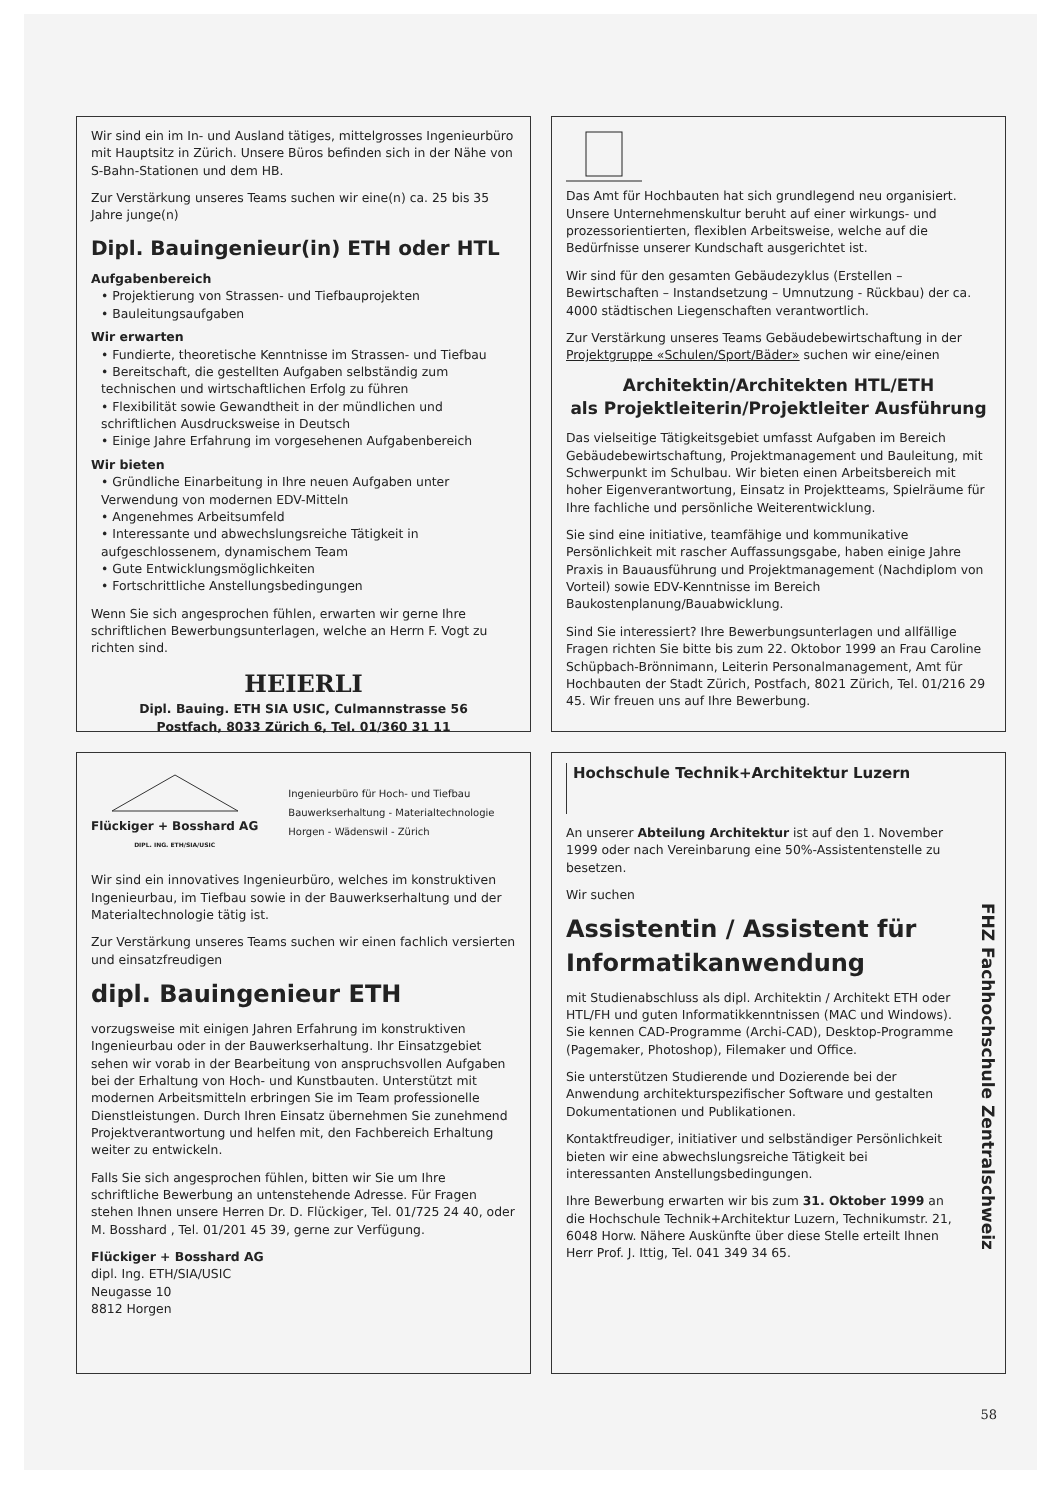Wir sind ein im In- und Ausland tätiges, mittelgrosses Ingenieurbüro mit Hauptsitz in Zürich. Unsere Büros befinden sich in der Nähe von S-Bahn-Stationen und dem HB.
Zur Verstärkung unseres Teams suchen wir eine(n) ca. 25 bis 35 Jahre junge(n)
Dipl. Bauingenieur(in) ETH oder HTL
Aufgabenbereich
• Projektierung von Strassen- und Tiefbauprojekten
• Bauleitungsaufgaben
Wir erwarten
• Fundierte, theoretische Kenntnisse im Strassen- und Tiefbau
• Bereitschaft, die gestellten Aufgaben selbständig zum technischen und wirtschaftlichen Erfolg zu führen
• Flexibilität sowie Gewandtheit in der mündlichen und schriftlichen Ausdrucksweise in Deutsch
• Einige Jahre Erfahrung im vorgesehenen Aufgabenbereich
Wir bieten
• Gründliche Einarbeitung in Ihre neuen Aufgaben unter Verwendung von modernen EDV-Mitteln
• Angenehmes Arbeitsumfeld
• Interessante und abwechslungsreiche Tätigkeit in aufgeschlossenem, dynamischem Team
• Gute Entwicklungsmöglichkeiten
• Fortschrittliche Anstellungsbedingungen
Wenn Sie sich angesprochen fühlen, erwarten wir gerne Ihre schriftlichen Bewerbungsunterlagen, welche an Herrn F. Vogt zu richten sind.
HEIERLI
Dipl. Bauing. ETH SIA USIC, Culmannstrasse 56
Postfach, 8033 Zürich 6, Tel. 01/360 31 11
Das Amt für Hochbauten hat sich grundlegend neu organisiert. Unsere Unternehmenskultur beruht auf einer wirkungs- und prozessorientierten, flexiblen Arbeitsweise, welche auf die Bedürfnisse unserer Kundschaft ausgerichtet ist.
Wir sind für den gesamten Gebäudezyklus (Erstellen – Bewirtschaften – Instandsetzung – Umnutzung - Rückbau) der ca. 4000 städtischen Liegenschaften verantwortlich.
Zur Verstärkung unseres Teams Gebäudebewirtschaftung in der Projektgruppe «Schulen/Sport/Bäder» suchen wir eine/einen
Architektin/Architekten HTL/ETH
als Projektleiterin/Projektleiter Ausführung
Das vielseitige Tätigkeitsgebiet umfasst Aufgaben im Bereich Gebäudebewirtschaftung, Projektmanagement und Bauleitung, mit Schwerpunkt im Schulbau. Wir bieten einen Arbeitsbereich mit hoher Eigenverantwortung, Einsatz in Projektteams, Spielräume für Ihre fachliche und persönliche Weiterentwicklung.
Sie sind eine initiative, teamfähige und kommunikative Persönlichkeit mit rascher Auffassungsgabe, haben einige Jahre Praxis in Bauausführung und Projektmanagement (Nachdiplom von Vorteil) sowie EDV-Kenntnisse im Bereich Baukostenplanung/Bauabwicklung.
Sind Sie interessiert? Ihre Bewerbungsunterlagen und allfällige Fragen richten Sie bitte bis zum 22. Oktobor 1999 an Frau Caroline Schüpbach-Brönnimann, Leiterin Personalmanagement, Amt für Hochbauten der Stadt Zürich, Postfach, 8021 Zürich, Tel. 01/216 29 45. Wir freuen uns auf Ihre Bewerbung.
Flückiger + Bosshard AG
DIPL. ING. ETH/SIA/USIC
Ingenieurbüro für Hoch- und Tiefbau
Bauwerkserhaltung - Materialtechnologie
Horgen - Wädenswil - Zürich
Wir sind ein innovatives Ingenieurbüro, welches im konstruktiven Ingenieurbau, im Tiefbau sowie in der Bauwerkserhaltung und der Materialtechnologie tätig ist.
Zur Verstärkung unseres Teams suchen wir einen fachlich versierten und einsatzfreudigen
dipl. Bauingenieur ETH
vorzugsweise mit einigen Jahren Erfahrung im konstruktiven Ingenieurbau oder in der Bauwerkserhaltung. Ihr Einsatzgebiet sehen wir vorab in der Bearbeitung von anspruchsvollen Aufgaben bei der Erhaltung von Hoch- und Kunstbauten. Unterstützt mit modernen Arbeitsmitteln erbringen Sie im Team professionelle Dienstleistungen. Durch Ihren Einsatz übernehmen Sie zunehmend Projektverantwortung und helfen mit, den Fachbereich Erhaltung weiter zu entwickeln.
Falls Sie sich angesprochen fühlen, bitten wir Sie um Ihre schriftliche Bewerbung an untenstehende Adresse. Für Fragen stehen Ihnen unsere Herren Dr. D. Flückiger, Tel. 01/725 24 40, oder M. Bosshard , Tel. 01/201 45 39, gerne zur Verfügung.
Flückiger + Bosshard AG
dipl. Ing. ETH/SIA/USIC
Neugasse 10
8812 Horgen
Hochschule Technik+Architektur Luzern
An unserer Abteilung Architektur ist auf den 1. November 1999 oder nach Vereinbarung eine 50%-Assistentenstelle zu besetzen.
Wir suchen
Assistentin / Assistent für Informatikanwendung
mit Studienabschluss als dipl. Architektin / Architekt ETH oder HTL/FH und guten Informatikkenntnissen (MAC und Windows). Sie kennen CAD-Programme (Archi-CAD), Desktop-Programme (Pagemaker, Photoshop), Filemaker und Office.
Sie unterstützen Studierende und Dozierende bei der Anwendung architekturspezifischer Software und gestalten Dokumentationen und Publikationen.
Kontaktfreudiger, initiativer und selbständiger Persönlichkeit bieten wir eine abwechslungsreiche Tätigkeit bei interessanten Anstellungsbedingungen.
Ihre Bewerbung erwarten wir bis zum 31. Oktober 1999 an die Hochschule Technik+Architektur Luzern, Technikumstr. 21, 6048 Horw. Nähere Auskünfte über diese Stelle erteilt Ihnen Herr Prof. J. Ittig, Tel. 041 349 34 65.
FHZ Fachhochschule Zentralschweiz
58